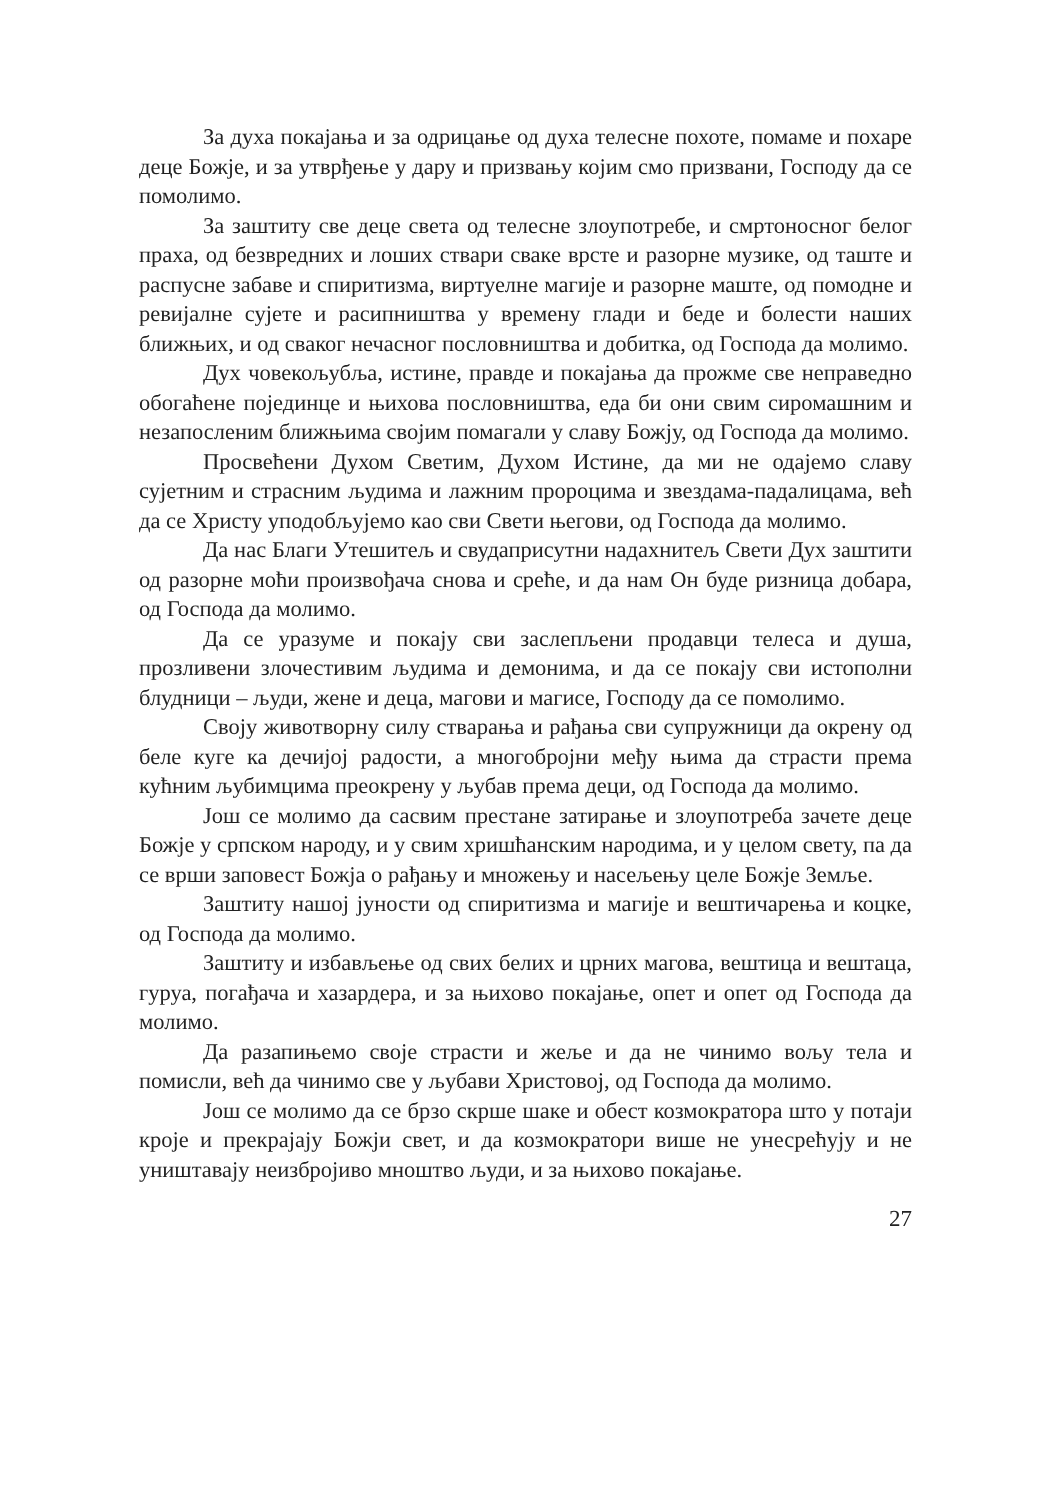За духа покајања и за одрицање од духа телесне похоте, помаме и похаре деце Божје, и за утврђење у дару и призвању којим смо призвани, Господу да се помолимо.
За заштиту све деце света од телесне злоупотребе, и смртоносног белог праха, од безвредних и лоших ствари сваке врсте и разорне музике, од таште и распусне забаве и спиритизма, виртуелне магије и разорне маште, од помодне и ревијалне сујете и расипништва у времену глади и беде и болести наших ближњих, и од сваког нечасног пословништва и добитка, од Господа да молимо.
Дух човекољубља, истине, правде и покајања да прожме све неправедно обогаћене појединце и њихова пословништва, еда би они свим сиромашним и незапосленим ближњима својим помагали у славу Божју, од Господа да молимо.
Просвећени Духом Светим, Духом Истине, да ми не одајемо славу сујетним и страсним људима и лажним пророцима и звездама-падалицама, већ да се Христу уподобљујемо као сви Свети његови, од Господа да молимо.
Да нас Благи Утешитељ и свудаприсутни надахнитељ Свети Дух заштити од разорне моћи произвођача снова и среће, и да нам Он буде ризница добара, од Господа да молимо.
Да се уразуме и покају сви заслепљени продавци телеса и душа, прозливени злочестивим људима и демонима, и да се покају сви истополни блудници – људи, жене и деца, магови и магисе, Господу да се помолимо.
Своју животворну силу стварања и рађања сви супружници да окрену од беле куге ка дечијој радости, а многобројни међу њима да страсти према кућним љубимцима преокрену у љубав према деци, од Господа да молимо.
Још се молимо да сасвим престане затирање и злоупотреба зачете деце Божје у српском народу, и у свим хришћанским народима, и у целом свету, па да се врши заповест Божја о рађању и множењу и насељењу целе Божје Земље.
Заштиту нашој јуности од спиритизма и магије и вештичарења и коцке, од Господа да молимо.
Заштиту и избављење од свих белих и црних магова, вештица и вештаца, гуруа, погађача и хазардера, и за њихово покајање, опет и опет од Господа да молимо.
Да разапињемо своје страсти и жеље и да не чинимо вољу тела и помисли, већ да чинимо све у љубави Христовој, од Господа да молимо.
Још се молимо да се брзо скрше шаке и обест козмократора што у потаји кроје и прекрајају Божји свет, и да козмократори више не унесрећују и не уништавају неизбројиво мноштво људи, и за њихово покајање.
27